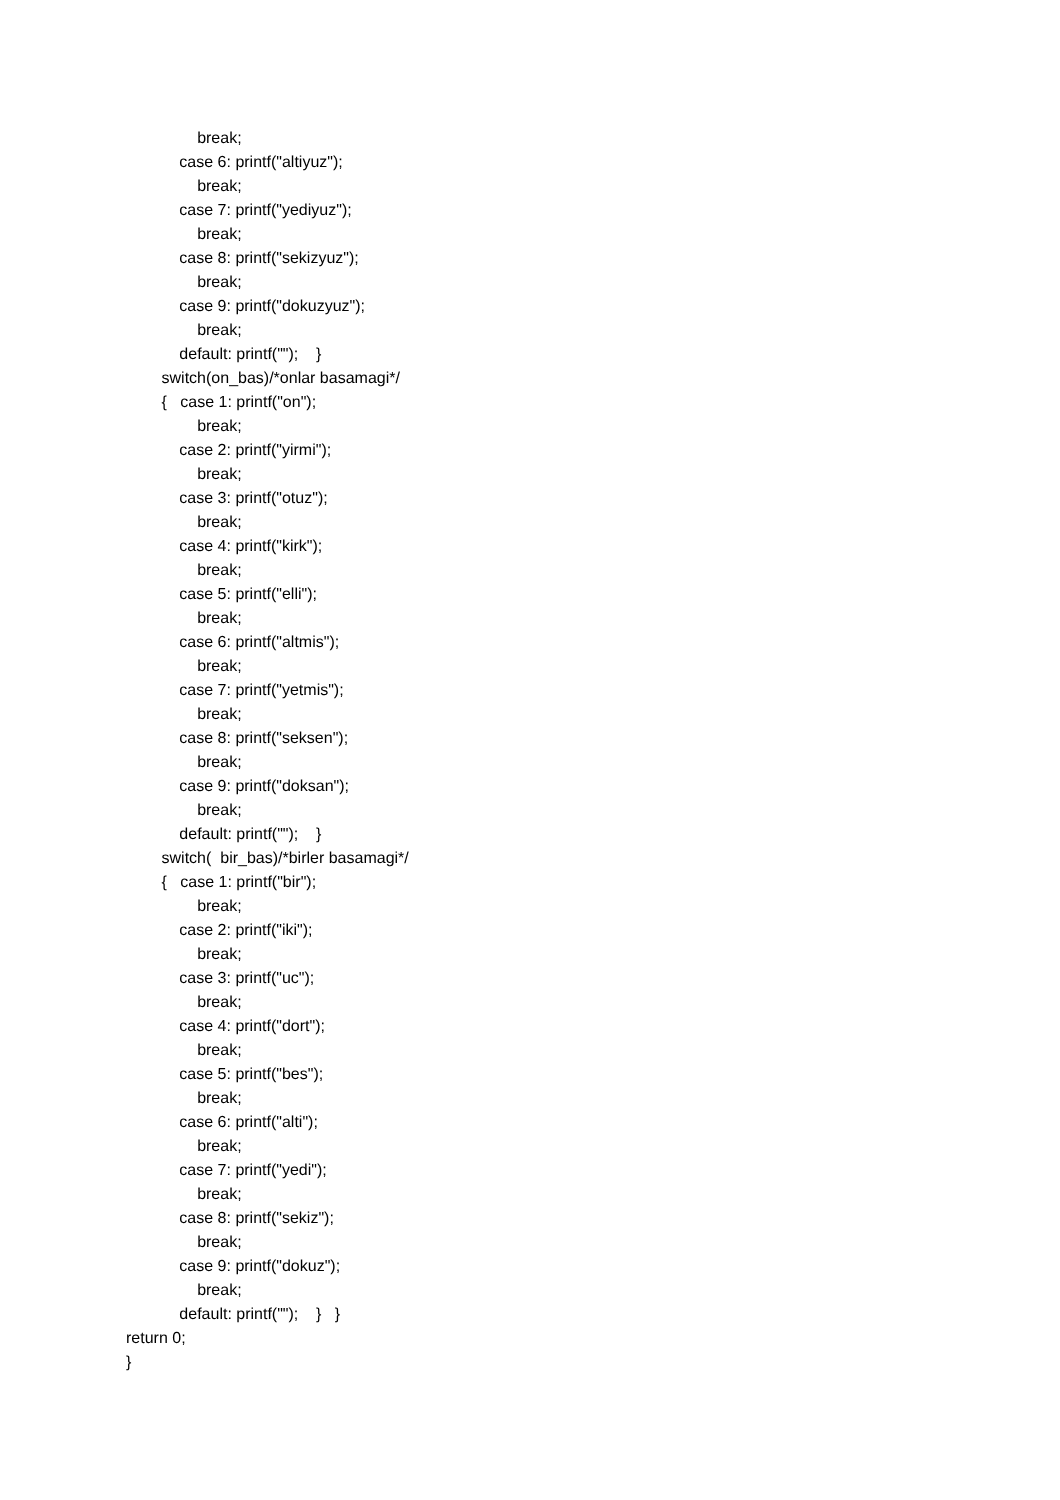break; case 6: printf("altiyuz"); break; case 7: printf("yediyuz"); break; case 8: printf("sekizyuz"); break; case 9: printf("dokuzyuz"); break; default: printf(""); } switch(on_bas)/*onlar basamagi*/ { case 1: printf("on"); break; case 2: printf("yirmi"); break; case 3: printf("otuz"); break; case 4: printf("kirk"); break; case 5: printf("elli"); break; case 6: printf("altmis"); break; case 7: printf("yetmis"); break; case 8: printf("seksen"); break; case 9: printf("doksan"); break; default: printf(""); } switch( bir_bas)/*birler basamagi*/ { case 1: printf("bir"); break; case 2: printf("iki"); break; case 3: printf("uc"); break; case 4: printf("dort"); break; case 5: printf("bes"); break; case 6: printf("alti"); break; case 7: printf("yedi"); break; case 8: printf("sekiz"); break; case 9: printf("dokuz"); break; default: printf(""); } } return 0; }